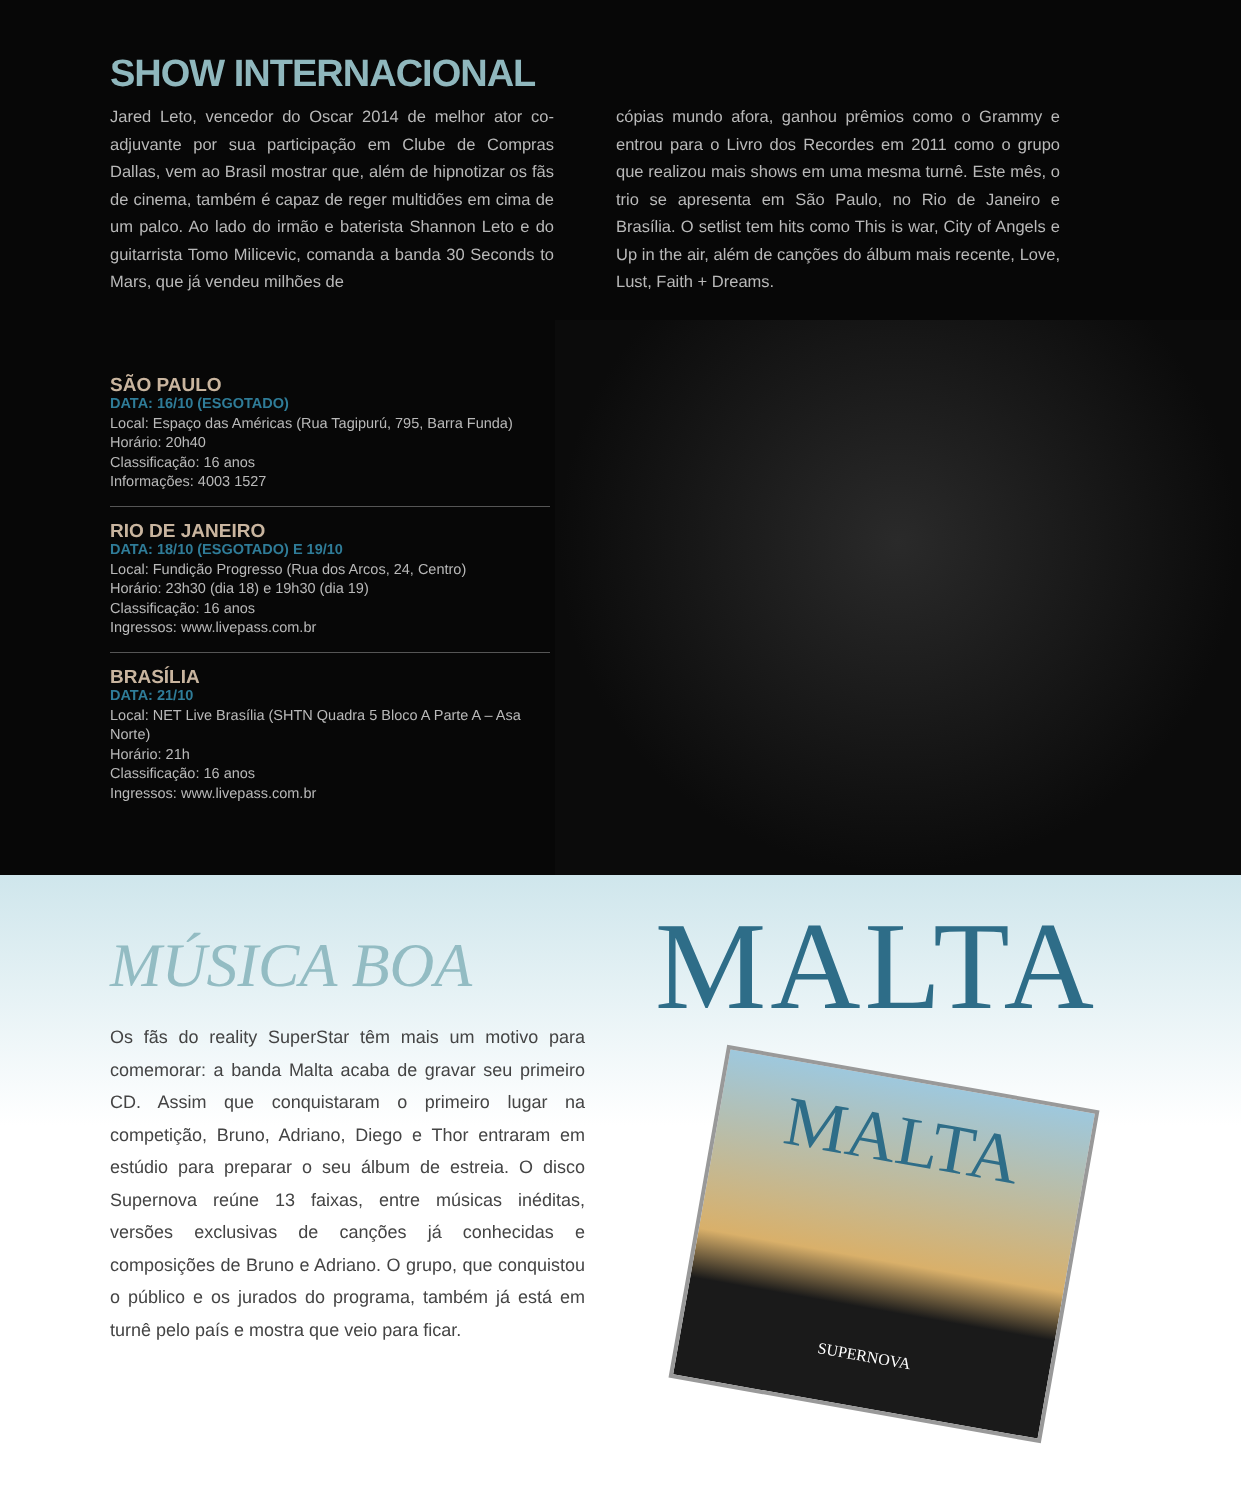SHOW INTERNACIONAL
Jared Leto, vencedor do Oscar 2014 de melhor ator co-adjuvante por sua participação em Clube de Compras Dallas, vem ao Brasil mostrar que, além de hipnotizar os fãs de cinema, também é capaz de reger multidões em cima de um palco. Ao lado do irmão e baterista Shannon Leto e do guitarrista Tomo Milicevic, comanda a banda 30 Seconds to Mars, que já vendeu milhões de
cópias mundo afora, ganhou prêmios como o Grammy e entrou para o Livro dos Recordes em 2011 como o grupo que realizou mais shows em uma mesma turnê. Este mês, o trio se apresenta em São Paulo, no Rio de Janeiro e Brasília. O setlist tem hits como This is war, City of Angels e Up in the air, além de canções do álbum mais recente, Love, Lust, Faith + Dreams.
SÃO PAULO
DATA: 16/10 (ESGOTADO)
Local: Espaço das Américas (Rua Tagipurú, 795, Barra Funda)
Horário: 20h40
Classificação: 16 anos
Informações: 4003 1527
RIO DE JANEIRO
DATA: 18/10 (ESGOTADO) E 19/10
Local: Fundição Progresso (Rua dos Arcos, 24, Centro)
Horário: 23h30 (dia 18) e 19h30 (dia 19)
Classificação: 16 anos
Ingressos: www.livepass.com.br
BRASÍLIA
DATA: 21/10
Local: NET Live Brasília (SHTN Quadra 5 Bloco A Parte A – Asa Norte)
Horário: 21h
Classificação: 16 anos
Ingressos: www.livepass.com.br
MÚSICA BOA
Os fãs do reality SuperStar têm mais um motivo para comemorar: a banda Malta acaba de gravar seu primeiro CD. Assim que conquistaram o primeiro lugar na competição, Bruno, Adriano, Diego e Thor entraram em estúdio para preparar o seu álbum de estreia. O disco Supernova reúne 13 faixas, entre músicas inéditas, versões exclusivas de canções já conhecidas e composições de Bruno e Adriano. O grupo, que conquistou o público e os jurados do programa, também já está em turnê pelo país e mostra que veio para ficar.
MALTA
MALTA
SUPERNOVA